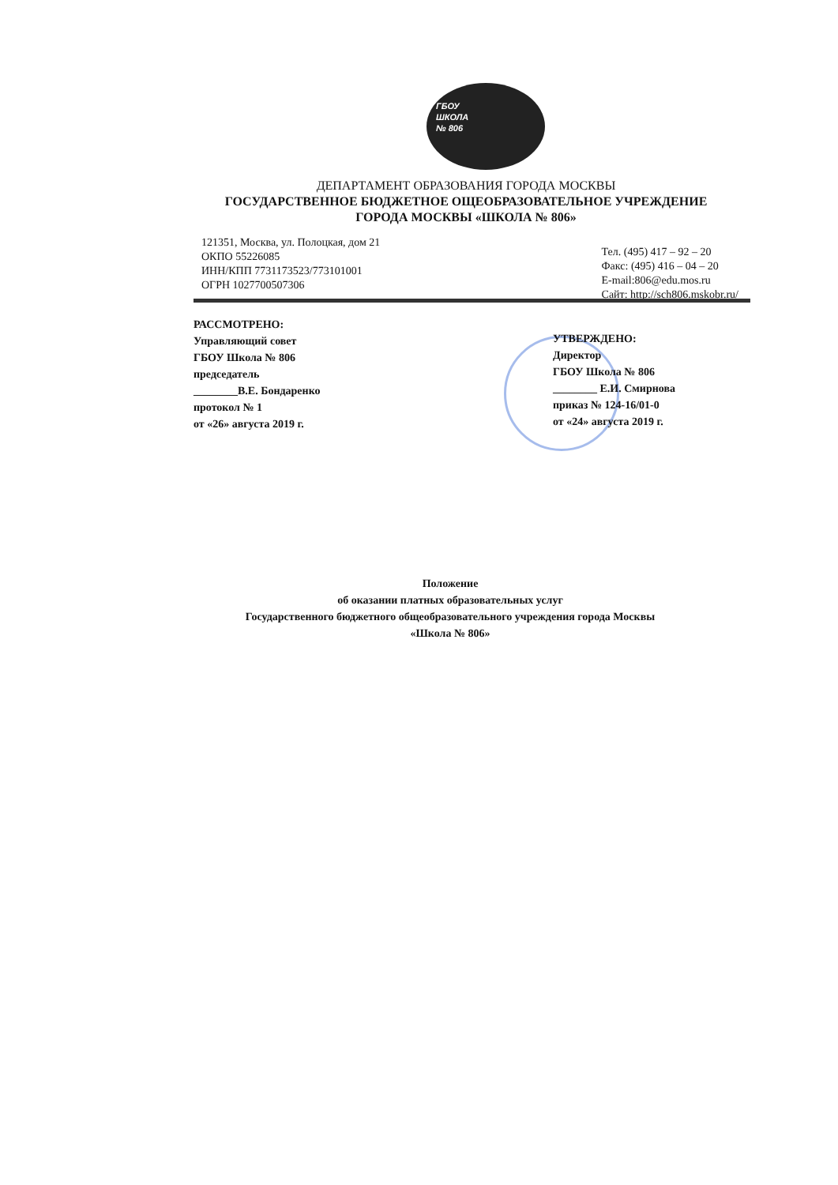ГБОУ
ШКОЛА
№ 806
ДЕПАРТАМЕНТ ОБРАЗОВАНИЯ ГОРОДА МОСКВЫ
ГОСУДАРСТВЕННОЕ БЮДЖЕТНОЕ ОЩЕОБРАЗОВАТЕЛЬНОЕ УЧРЕЖДЕНИЕ
ГОРОДА МОСКВЫ «ШКОЛА № 806»
121351, Москва, ул. Полоцкая, дом 21
ОКПО 55226085
ИНН/КПП 7731173523/773101001
ОГРН 1027700507306
Тел. (495) 417 – 92 – 20
Факс: (495) 416 – 04 – 20
E-mail:806@edu.mos.ru
Сайт: http://sch806.mskobr.ru/
РАССМОТРЕНО:
Управляющий совет
ГБОУ Школа № 806
председатель
________В.Е. Бондаренко
протокол № 1
от «26» августа 2019 г.
УТВЕРЖДЕНО:
Директор
ГБОУ Школа № 806
________ Е.И. Смирнова
приказ № 124-16/01-0
от «24» августа 2019 г.
Положение
об оказании платных образовательных услуг
Государственного бюджетного общеобразовательного учреждения города Москвы
«Школа № 806»